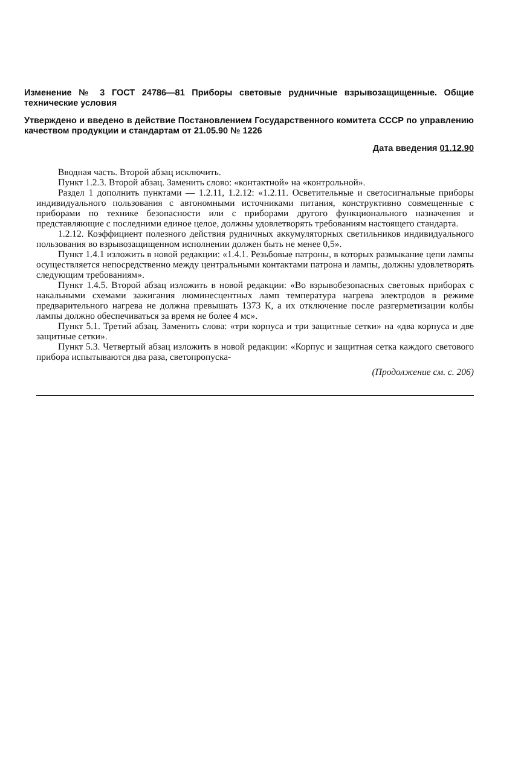Изменение № 3 ГОСТ 24786—81 Приборы световые рудничные взрывозащищенные. Общие технические условия
Утверждено и введено в действие Постановлением Государственного комитета СССР по управлению качеством продукции и стандартам от 21.05.90 № 1226
Дата введения 01.12.90
Вводная часть. Второй абзац исключить.
Пункт 1.2.3. Второй абзац. Заменить слово: «контактной» на «контрольной».
Раздел 1 дополнить пунктами — 1.2.11, 1.2.12: «1.2.11. Осветительные и светосигнальные приборы индивидуального пользования с автономными источниками питания, конструктивно совмещенные с приборами по технике безопасности или с приборами другого функционального назначения и представляющие с последними единое целое, должны удовлетворять требованиям настоящего стандарта.
1.2.12. Коэффициент полезного действия рудничных аккумуляторных светильников индивидуального пользования во взрывозащищенном исполнении должен быть не менее 0,5».
Пункт 1.4.1 изложить в новой редакции: «1.4.1. Резьбовые патроны, в которых размыкание цепи лампы осуществляется непосредственно между центральными контактами патрона и лампы, должны удовлетворять следующим требованиям».
Пункт 1.4.5. Второй абзац изложить в новой редакции: «Во взрывобезопасных световых приборах с накальными схемами зажигания люминесцентных ламп температура нагрева электродов в режиме предварительного нагрева не должна превышать 1373 К, а их отключение после разгерметизации колбы лампы должно обеспечиваться за время не более 4 мс».
Пункт 5.1. Третий абзац. Заменить слова: «три корпуса и три защитные сетки» на «два корпуса и две защитные сетки».
Пункт 5.3. Четвертый абзац изложить в новой редакции: «Корпус и защитная сетка каждого светового прибора испытываются два раза, светопропуска-
(Продолжение см. с. 206)